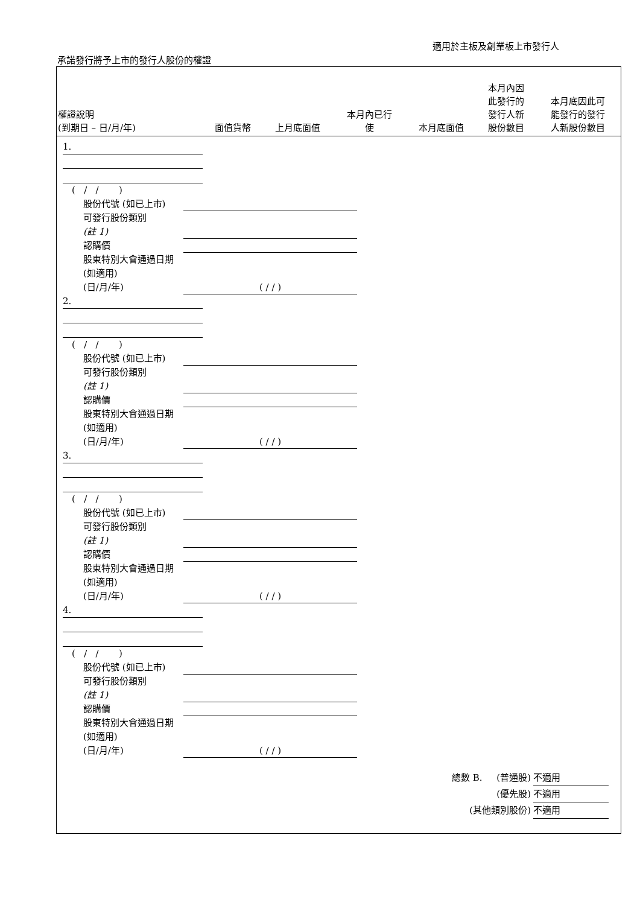適用於主板及創業板上市發行人
承諾發行將予上市的發行人股份的權證
| 權證說明 (到期日 – 日/月/年) | 面值貨幣 | 上月底面值 | 本月內已行 使 | 本月底面值 | 本月內因 此發行的 發行人新 股份數目 | 本月底因此可 能發行的發行 人新股份數目 |
| --- | --- | --- | --- | --- | --- | --- |
1.
( / / )
股份代號 (如已上市)
可發行股份類別
(註 1)
認購價
股東特別大會通過日期 (如適用)
(日/月/年)
( / / )
2.
( / / )
股份代號 (如已上市)
可發行股份類別
(註 1)
認購價
股東特別大會通過日期 (如適用)
(日/月/年)
( / / )
3.
( / / )
股份代號 (如已上市)
可發行股份類別
(註 1)
認購價
股東特別大會通過日期 (如適用)
(日/月/年)
( / / )
4.
( / / )
股份代號 (如已上市)
可發行股份類別
(註 1)
認購價
股東特別大會通過日期 (如適用)
(日/月/年)
( / / )
總數 B. (普通股) 不適用
(優先股) 不適用
(其他類別股份) 不適用